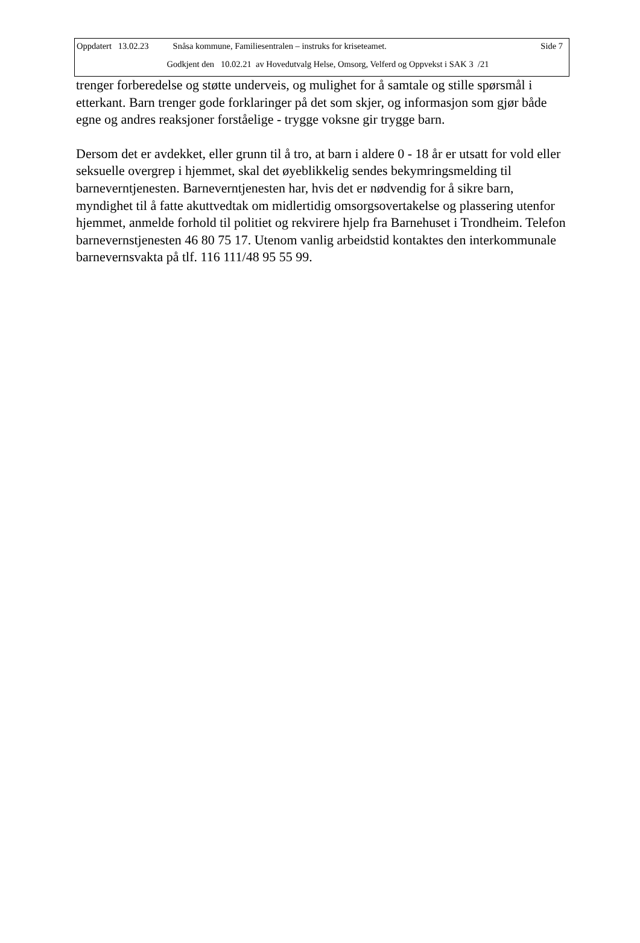Oppdatert 13.02.23 Snåsa kommune, Familiesentralen – instruks for kriseteamet. Side 7
Godkjent den 10.02.21 av Hovedutvalg Helse, Omsorg, Velferd og Oppvekst i SAK 3 /21
trenger forberedelse og støtte underveis, og mulighet for å samtale og stille spørsmål i etterkant. Barn trenger gode forklaringer på det som skjer, og informasjon som gjør både egne og andres reaksjoner forståelige - trygge voksne gir trygge barn.
Dersom det er avdekket, eller grunn til å tro, at barn i aldere 0 - 18 år er utsatt for vold eller seksuelle overgrep i hjemmet, skal det øyeblikkelig sendes bekymringsmelding til barneverntjenesten. Barneverntjenesten har, hvis det er nødvendig for å sikre barn, myndighet til å fatte akuttvedtak om midlertidig omsorgsovertakelse og plassering utenfor hjemmet, anmelde forhold til politiet og rekvirere hjelp fra Barnehuset i Trondheim. Telefon barnevernstjenesten 46 80 75 17. Utenom vanlig arbeidstid kontaktes den interkommunale barnevernsvakta på tlf. 116 111/48 95 55 99.